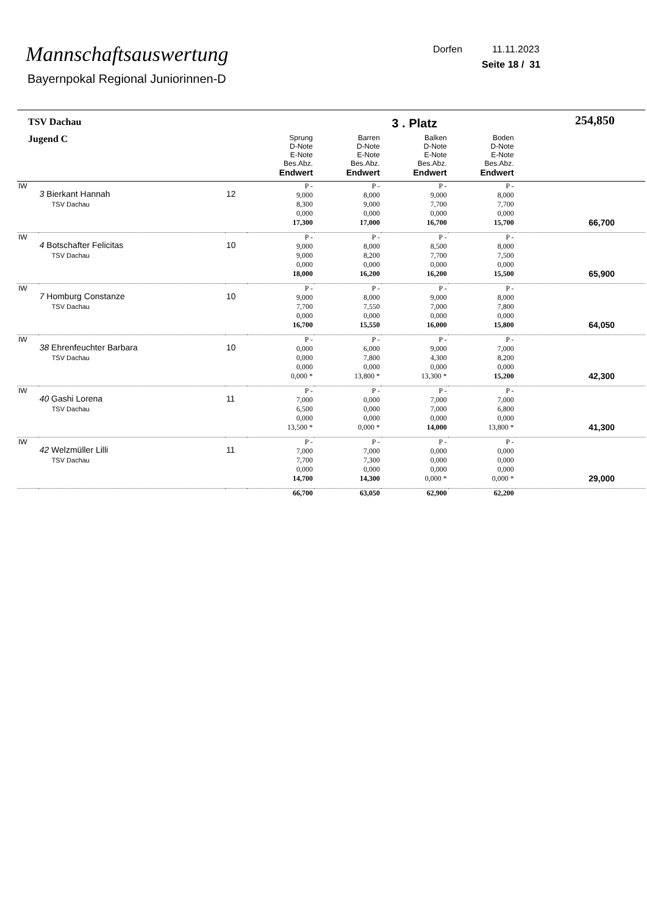Mannschaftsauswertung
Bayernpokal Regional Juniorinnen-D
Dorfen 11.11.2023
Seite 18 / 31
| TSV Dachau | | | | 3 . Platz | | | 254,850 |
| Jugend C | | | Sprung D-Note E-Note Bes.Abz. Endwert | Barren D-Note E-Note Bes.Abz. Endwert | Balken D-Note E-Note Bes.Abz. Endwert | Boden D-Note E-Note Bes.Abz. Endwert | |
| IW | 3 Bierkant Hannah TSV Dachau | 12 | P - 9,000 8,300 0,000 17,300 | P - 8,000 9,000 0,000 17,000 | P - 9,000 7,700 0,000 16,700 | P - 8,000 7,700 0,000 15,700 | 66,700 |
| IW | 4 Botschafter Felicitas TSV Dachau | 10 | P - 9,000 9,000 0,000 18,000 | P - 8,000 8,200 0,000 16,200 | P - 8,500 7,700 0,000 16,200 | P - 8,000 7,500 0,000 15,500 | 65,900 |
| IW | 7 Homburg Constanze TSV Dachau | 10 | P - 9,000 7,700 0,000 16,700 | P - 8,000 7,550 0,000 15,550 | P - 9,000 7,000 0,000 16,000 | P - 8,000 7,800 0,000 15,800 | 64,050 |
| IW | 38 Ehrenfeuchter Barbara TSV Dachau | 10 | P - 0,000 0,000 0,000 0,000 * | P - 6,000 7,800 0,000 13,800 * | P - 9,000 4,300 0,000 13,300 * | P - 7,000 8,200 0,000 15,200 | 42,300 |
| IW | 40 Gashi Lorena TSV Dachau | 11 | P - 7,000 6,500 0,000 13,500 * | P - 0,000 0,000 0,000 0,000 * | P - 7,000 7,000 0,000 14,000 | P - 7,000 6,800 0,000 13,800 * | 41,300 |
| IW | 42 Welzmüller Lilli TSV Dachau | 11 | P - 7,000 7,700 0,000 14,700 | P - 7,000 7,300 0,000 14,300 | P - 0,000 0,000 0,000 0,000 * | P - 0,000 0,000 0,000 0,000 * | 29,000 |
| | | | 66,700 | 63,050 | 62,900 | 62,200 | |